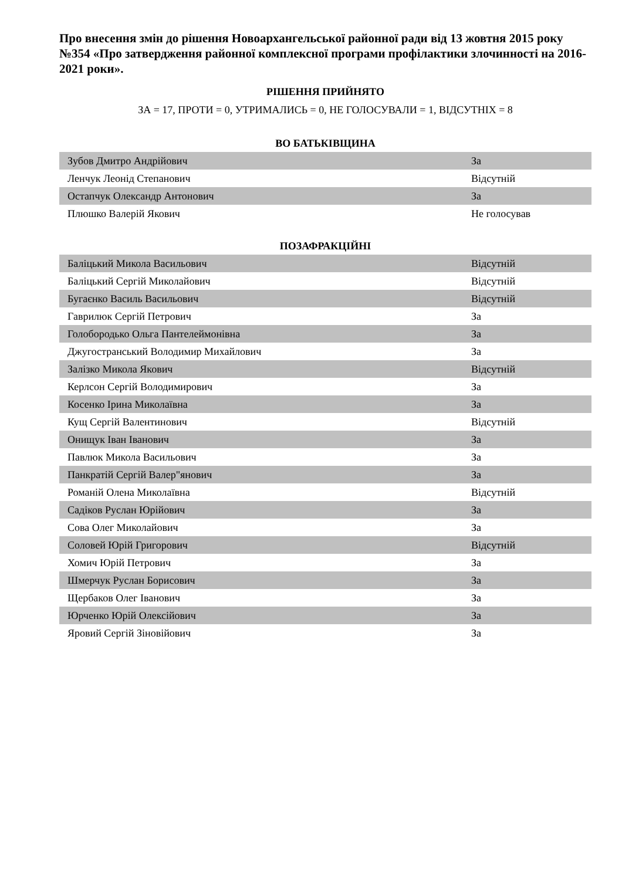Про внесення змін до рішення Новоархангельської районної ради від 13 жовтня 2015 року №354 «Про затвердження районної комплексної програми профілактики злочинності на 2016-2021 роки».
РІШЕННЯ ПРИЙНЯТО
ЗА = 17, ПРОТИ = 0, УТРИМАЛИСЬ = 0, НЕ ГОЛОСУВАЛИ = 1, ВІДСУТНІХ = 8
ВО БАТЬКІВЩИНА
| Зубов Дмитро Андрійович | За |
| Ленчук Леонід Степанович | Відсутній |
| Остапчук Олександр Антонович | За |
| Плюшко Валерій Якович | Не голосував |
ПОЗАФРАКЦІЙНІ
| Баліцький Микола Васильович | Відсутній |
| Баліцький Сергій Миколайович | Відсутній |
| Бугаєнко Василь Васильович | Відсутній |
| Гаврилюк Сергій Петрович | За |
| Голобородько Ольга Пантелеймонівна | За |
| Джугостранський Володимир Михайлович | За |
| Залізко Микола Якович | Відсутній |
| Керлсон Сергій Володимирович | За |
| Косенко Ірина Миколаївна | За |
| Кущ Сергій Валентинович | Відсутній |
| Онищук Іван Іванович | За |
| Павлюк Микола Васильович | За |
| Панкратій Сергій Валер"янович | За |
| Романій Олена Миколаївна | Відсутній |
| Садіков Руслан Юрійович | За |
| Сова Олег Миколайович | За |
| Соловей Юрій Григорович | Відсутній |
| Хомич Юрій Петрович | За |
| Шмерчук Руслан Борисович | За |
| Щербаков Олег Іванович | За |
| Юрченко Юрій Олексійович | За |
| Яровий Сергій Зіновійович | За |